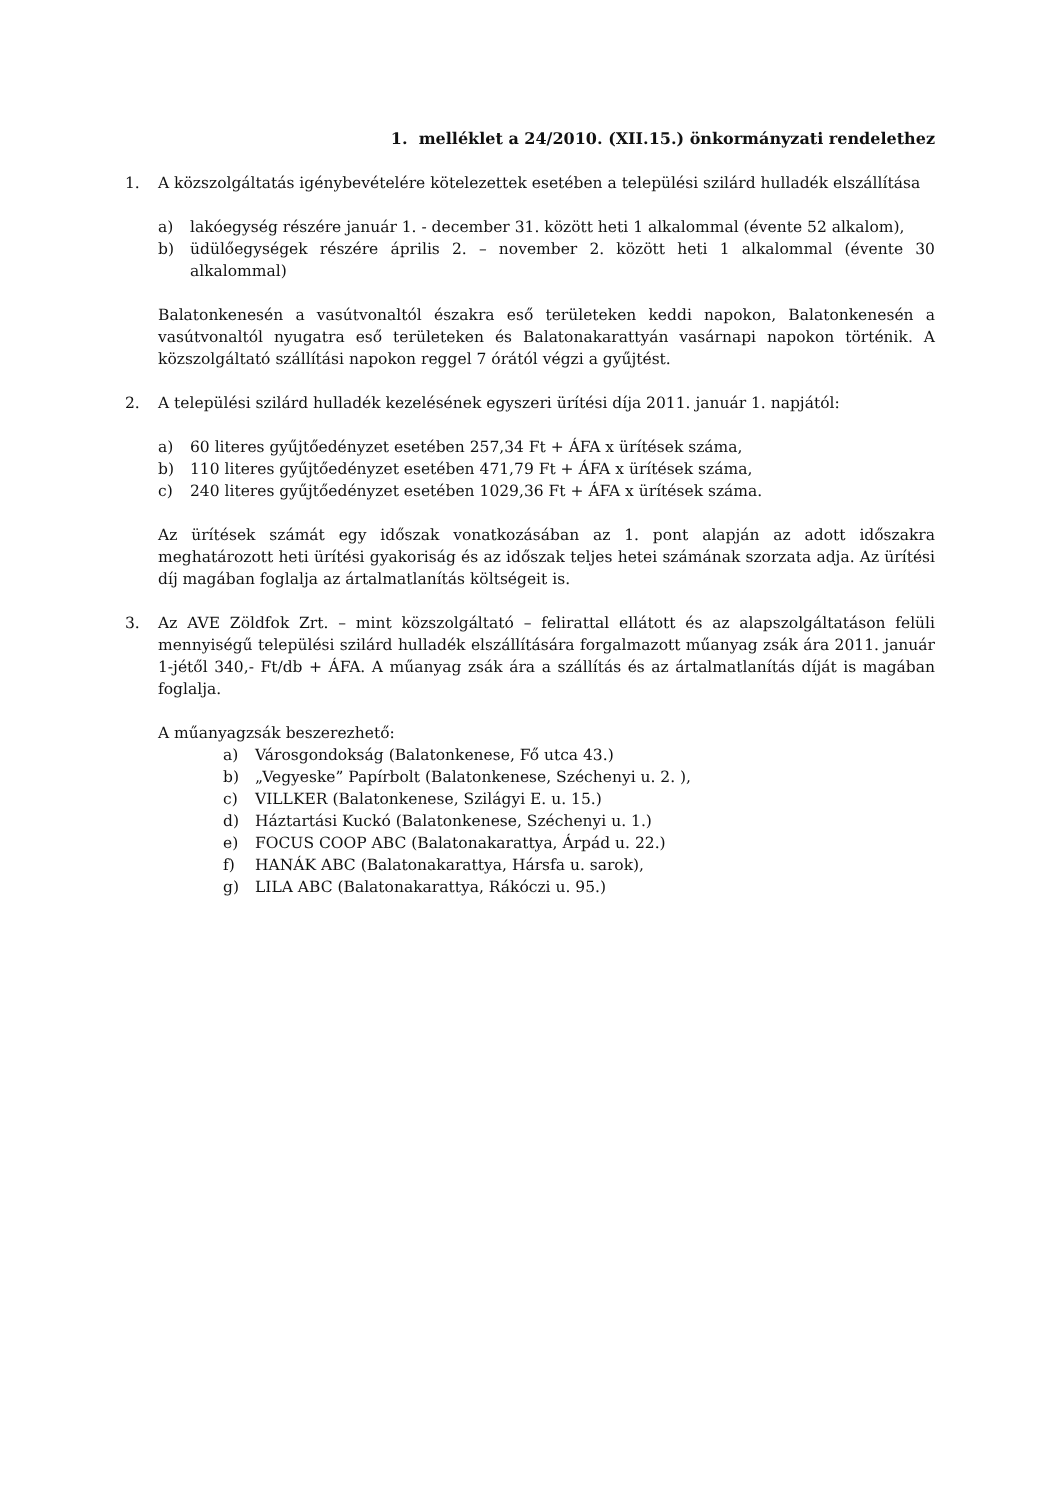1. melléklet a 24/2010. (XII.15.) önkormányzati rendelethez
1. A közszolgáltatás igénybevételére kötelezettek esetében a települési szilárd hulladék elszállítása
a) lakóegység részére január 1. - december 31. között heti 1 alkalommal (évente 52 alkalom),
b) üdülőegységek részére április 2. – november 2. között heti 1 alkalommal (évente 30 alkalommal)
Balatonkenesén a vasútvonaltól északra eső területeken keddi napokon, Balatonkenesén a vasútvonaltól nyugatra eső területeken és Balatonakarattyán vasárnapi napokon történik. A közszolgáltató szállítási napokon reggel 7 órától végzi a gyűjtést.
2. A települési szilárd hulladék kezelésének egyszeri ürítési díja 2011. január 1. napjától:
a) 60 literes gyűjtőedényzet esetében 257,34 Ft + ÁFA x ürítések száma,
b) 110 literes gyűjtőedényzet esetében 471,79 Ft + ÁFA x ürítések száma,
c) 240 literes gyűjtőedényzet esetében 1029,36 Ft + ÁFA x ürítések száma.
Az ürítések számát egy időszak vonatkozásában az 1. pont alapján az adott időszakra meghatározott heti ürítési gyakoriság és az időszak teljes hetei számának szorzata adja. Az ürítési díj magában foglalja az ártalmatlanítás költségeit is.
3. Az AVE Zöldfok Zrt. – mint közszolgáltató – felirattal ellátott és az alapszolgáltatáson felüli mennyiségű települési szilárd hulladék elszállítására forgalmazott műanyag zsák ára 2011. január 1-jétől 340,- Ft/db + ÁFA. A műanyag zsák ára a szállítás és az ártalmatlanítás díját is magában foglalja.
A műanyagzsák beszerezhető:
a) Városgondokság (Balatonkenese, Fő utca 43.)
b) „Vegyeske” Papírbolt (Balatonkenese, Széchenyi u. 2. ),
c) VILLKER (Balatonkenese, Szilágyi E. u. 15.)
d) Háztartási Kuckó (Balatonkenese, Széchenyi u. 1.)
e) FOCUS COOP ABC (Balatonakarattya, Árpád u. 22.)
f) HANÁK ABC (Balatonakarattya, Hársfa u. sarok),
g) LILA ABC (Balatonakarattya, Rákóczi u. 95.)